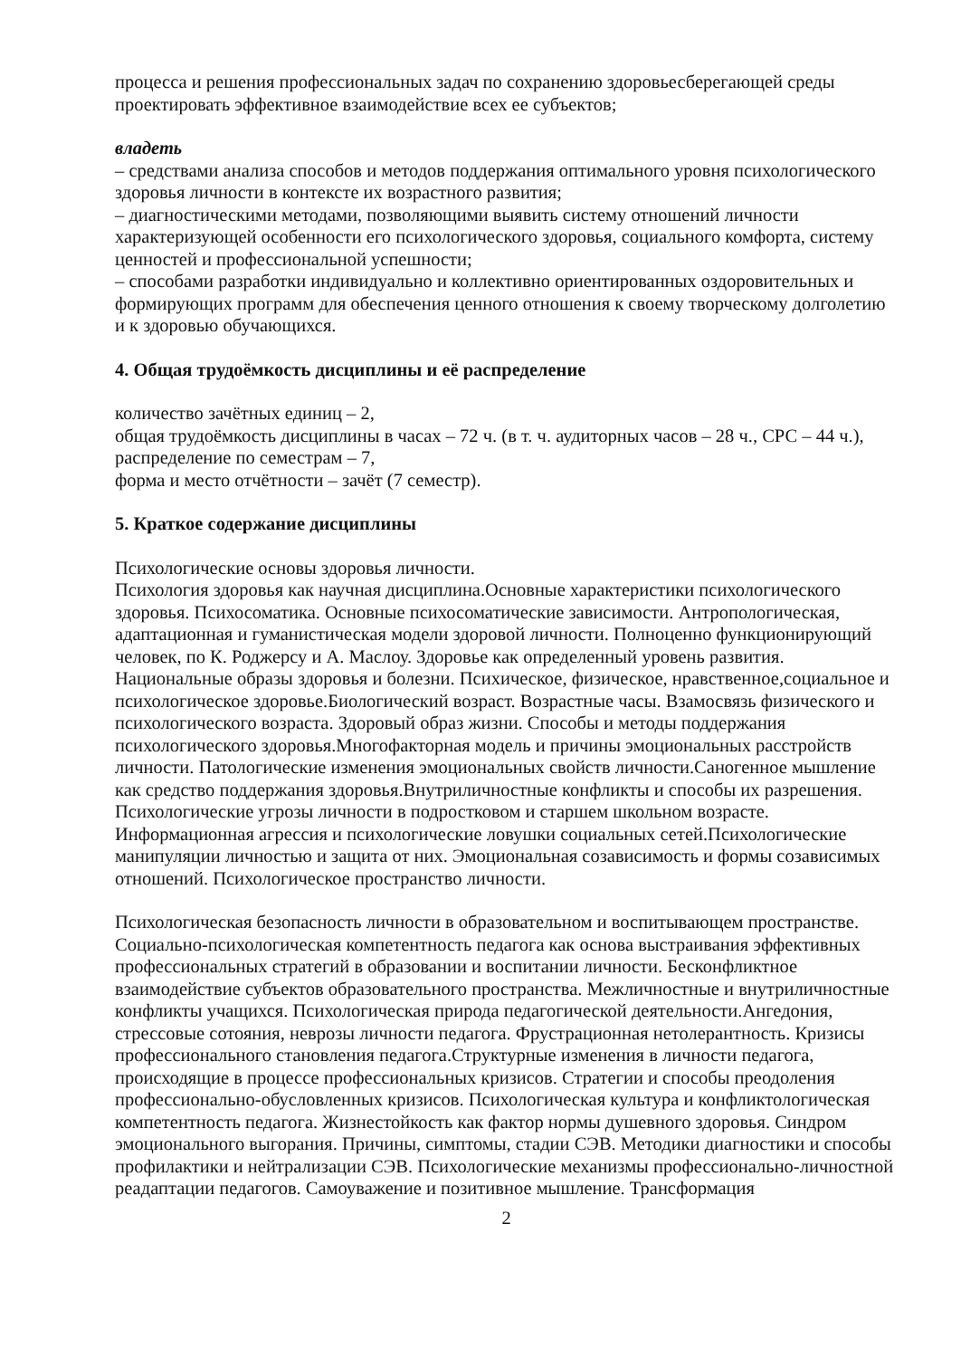процесса и решения профессиональных задач по сохранению здоровьесберегающей среды проектировать эффективное взаимодействие всех ее субъектов;
владеть
– средствами анализа способов и методов поддержания оптимального уровня психологического здоровья личности в контексте их возрастного развития;
– диагностическими методами, позволяющими выявить систему отношений личности характеризующей особенности его психологического здоровья, социального комфорта, систему ценностей и профессиональной успешности;
– способами разработки индивидуально и коллективно ориентированных оздоровительных и формирующих программ для обеспечения ценного отношения к своему творческому долголетию и к здоровью обучающихся.
4. Общая трудоёмкость дисциплины и её распределение
количество зачётных единиц – 2,
общая трудоёмкость дисциплины в часах – 72 ч. (в т. ч. аудиторных часов – 28 ч., СРС – 44 ч.),
распределение по семестрам – 7,
форма и место отчётности – зачёт (7 семестр).
5. Краткое содержание дисциплины
Психологические основы здоровья личности.
Психология здоровья как научная дисциплина.Основные характеристики психологического здоровья. Психосоматика. Основные психосоматические зависимости. Антропологическая, адаптационная и гуманистическая модели здоровой личности. Полноценно функционирующий человек, по К. Роджерсу и А. Маслоу. Здоровье как определенный уровень развития. Национальные образы здоровья и болезни. Психическое, физическое, нравственное,социальное и психологическое здоровье.Биологический возраст. Возрастные часы. Взамосвязь физического и психологического возраста. Здоровый образ жизни. Способы и методы поддержания психологического здоровья.Многофакторная модель и причины эмоциональных расстройств личности. Патологические изменения эмоциональных свойств личности.Саногенное мышление как средство поддержания здоровья.Внутриличностные конфликты и способы их разрешения. Психологические угрозы личности в подростковом и старшем школьном возрасте. Информационная агрессия и психологические ловушки социальных сетей.Психологические манипуляции личностью и защита от них. Эмоциональная созависимость и формы созависимых отношений. Психологическое пространство личности.
Психологическая безопасность личности в образовательном и воспитывающем пространстве. Социально-психологическая компетентность педагога как основа выстраивания эффективных профессиональных стратегий в образовании и воспитании личности. Бесконфликтное взаимодействие субъектов образовательного пространства. Межличностные и внутриличностные конфликты учащихся. Психологическая природа педагогической деятельности.Ангедония, стрессовые сотояния, неврозы личности педагога. Фрустрационная нетолерантность. Кризисы профессионального становления педагога.Структурные изменения в личности педагога, происходящие в процессе профессиональных кризисов. Стратегии и способы преодоления профессионально-обусловленных кризисов. Психологическая культура и конфликтологическая компетентность педагога. Жизнестойкость как фактор нормы душевного здоровья. Синдром эмоционального выгорания. Причины, симптомы, стадии СЭВ. Методики диагностики и способы профилактики и нейтрализации СЭВ. Психологические механизмы профессионально-личностной реадаптации педагогов. Самоуважение и позитивное мышление. Трансформация
2